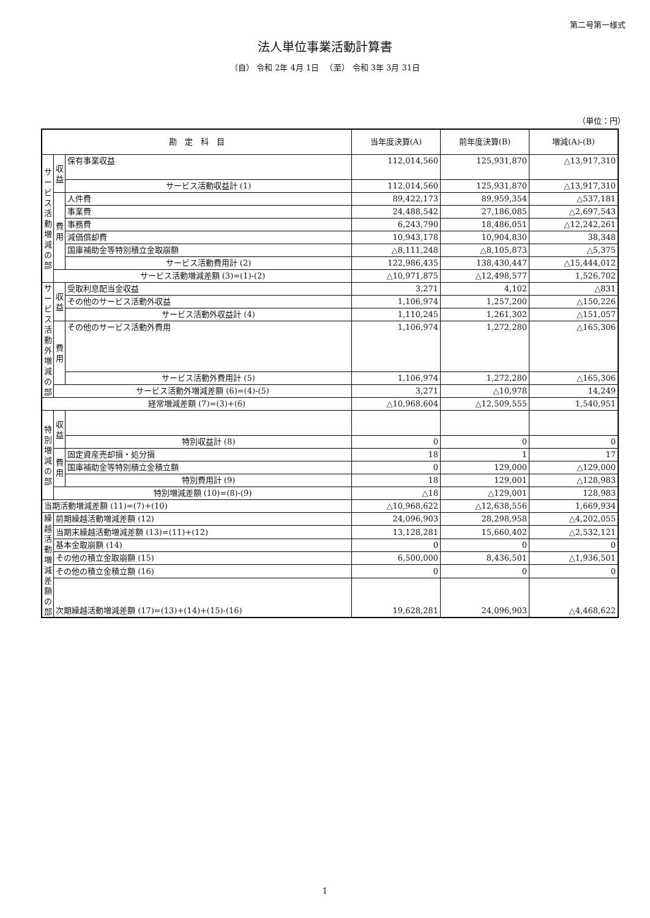第二号第一様式
法人単位事業活動計算書
（自） 令和 2年 4月 1日 　（至） 令和 3年 3月 31日
（単位：円）
| 勘 定 科 目 | | | 当年度決算(A) | 前年度決算(B) | 増減(A)-(B) |
| --- | --- | --- | --- | --- | --- |
| サービス活動増減の部 | 収益 | 保有事業収益 | 112,014,560 | 125,931,870 | △13,917,310 |
| | | サービス活動収益計 (1) | 112,014,560 | 125,931,870 | △13,917,310 |
| | 費用 | 人件費 | 89,422,173 | 89,959,354 | △537,181 |
| | | 事業費 | 24,488,542 | 27,186,085 | △2,697,543 |
| | | 事務費 | 6,243,790 | 18,486,051 | △12,242,261 |
| | | 減価償却費 | 10,943,178 | 10,904,830 | 38,348 |
| | | 国庫補助金等特別積立金取崩額 | △8,111,248 | △8,105,873 | △5,375 |
| | | サービス活動費用計 (2) | 122,986,435 | 138,430,447 | △15,444,012 |
| | サービス活動増減差額 (3)=(1)-(2) | | △10,971,875 | △12,498,577 | 1,526,702 |
| サービス活動外増減の部 | 収益 | 受取利息配当金収益 | 3,271 | 4,102 | △831 |
| | | その他のサービス活動外収益 | 1,106,974 | 1,257,200 | △150,226 |
| | | サービス活動外収益計 (4) | 1,110,245 | 1,261,302 | △151,057 |
| | 費用 | その他のサービス活動外費用 | 1,106,974 | 1,272,280 | △165,306 |
| | | サービス活動外費用計 (5) | 1,106,974 | 1,272,280 | △165,306 |
| | サービス活動外増減差額 (6)=(4)-(5) | | 3,271 | △10,978 | 14,249 |
| 経常増減差額 (7)=(3)+(6) | | | △10,968,604 | △12,509,555 | 1,540,951 |
| 特別増減の部 | 収益 | | | | |
| | | 特別収益計 (8) | 0 | 0 | 0 |
| | 費用 | 固定資産売却損・処分損 | 18 | 1 | 17 |
| | | 国庫補助金等特別積立金積立額 | 0 | 129,000 | △129,000 |
| | | 特別費用計 (9) | 18 | 129,001 | △128,983 |
| | 特別増減差額 (10)=(8)-(9) | | △18 | △129,001 | 128,983 |
| 当期活動増減差額 (11)=(7)+(10) | | | △10,968,622 | △12,638,556 | 1,669,934 |
| 繰越活動増減差額の部 | 前期繰越活動増減差額 (12) | | 24,096,903 | 28,298,958 | △4,202,055 |
| | 当期末繰越活動増減差額 (13)=(11)+(12) | | 13,128,281 | 15,660,402 | △2,532,121 |
| | 基本金取崩額 (14) | | 0 | 0 | 0 |
| | その他の積立金取崩額 (15) | | 6,500,000 | 8,436,501 | △1,936,501 |
| | その他の積立金積立額 (16) | | 0 | 0 | 0 |
| | 次期繰越活動増減差額 (17)=(13)+(14)+(15)-(16) | | 19,628,281 | 24,096,903 | △4,468,622 |
1